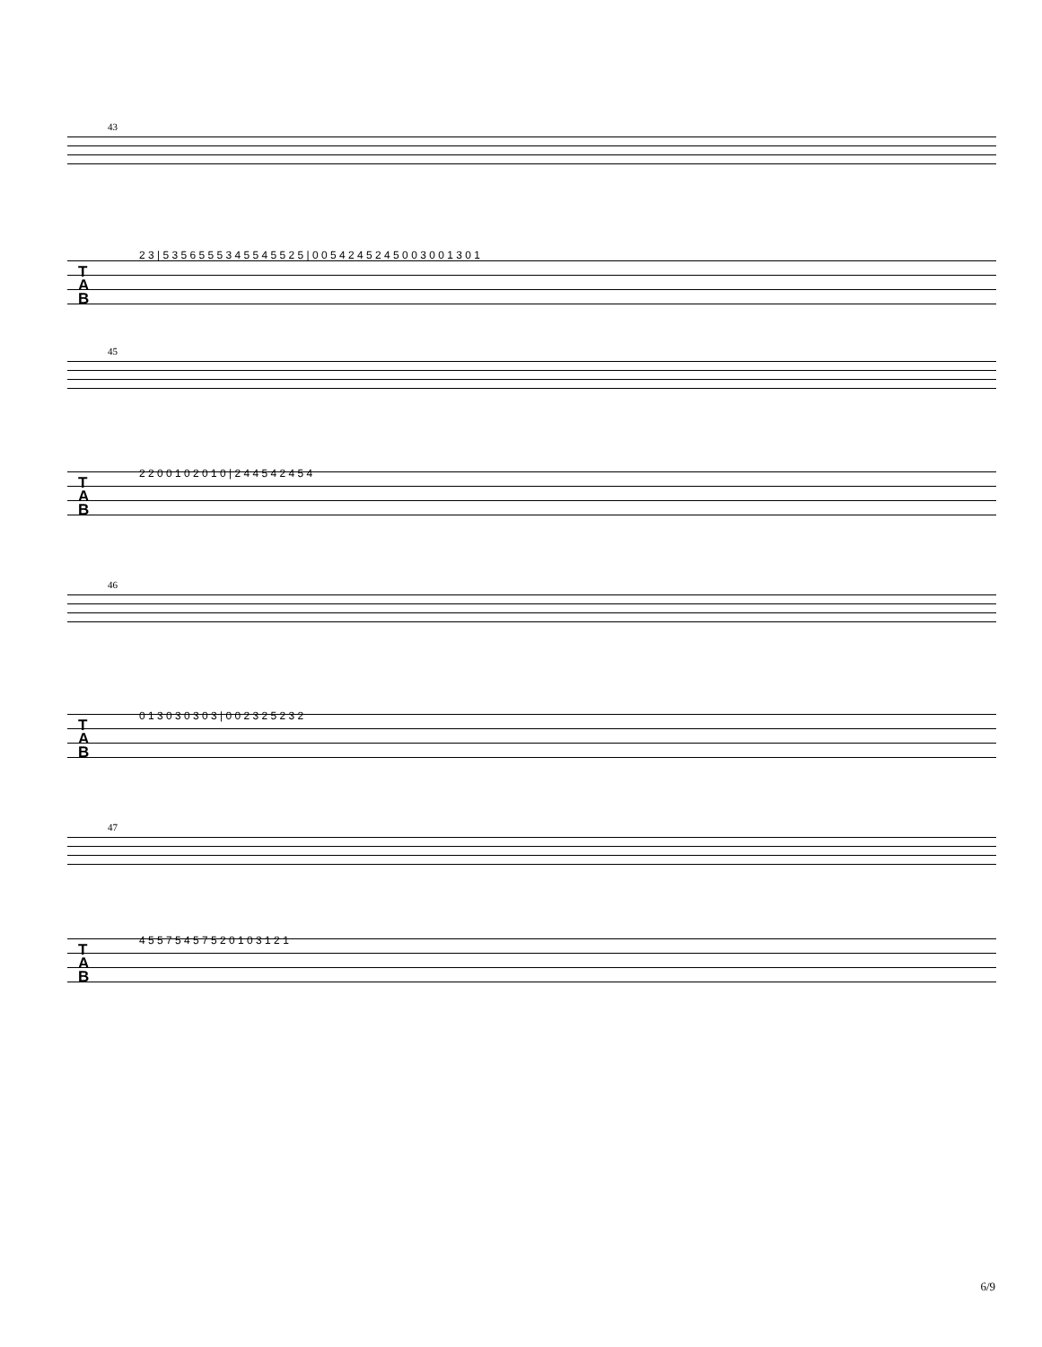43
T
A
B
2 3 | 5 3 5 6 5 5 5 3 4 5 5 4 5 5 2 5 | 0 0 5 4 2 4 5 2 4 5 0 0 3 0 0 1 3 0 1
45
T
A
B
2 2 0 0 1 0 2 0 1 0 | 2 4 4 5 4 2 4 5 4
46
T
A
B
0 1 3 0 3 0 3 0 3 | 0 0 2 3 2 5 2 3 2
47
T
A
B
4 5 5 7 5 4 5 7 5 2 0 1 0 3 1 2 1
6/9